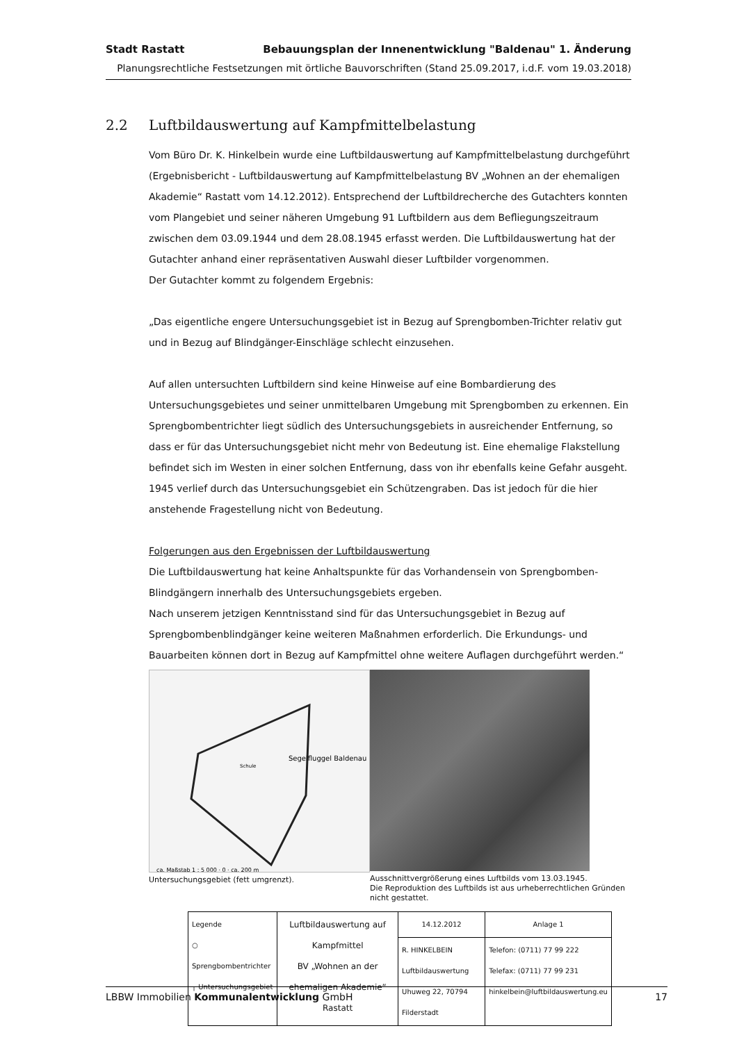Stadt Rastatt Bebauungsplan der Innenentwicklung "Baldenau" 1. Änderung
Planungsrechtliche Festsetzungen mit örtliche Bauvorschriften (Stand 25.09.2017, i.d.F. vom 19.03.2018)
2.2 Luftbildauswertung auf Kampfmittelbelastung
Vom Büro Dr. K. Hinkelbein wurde eine Luftbildauswertung auf Kampfmittelbelastung durchgeführt (Ergebnisbericht - Luftbildauswertung auf Kampfmittelbelastung BV „Wohnen an der ehemaligen Akademie“ Rastatt vom 14.12.2012). Entsprechend der Luftbildrecherche des Gutachters konnten vom Plangebiet und seiner näheren Umgebung 91 Luftbildern aus dem Befliegungszeitraum zwischen dem 03.09.1944 und dem 28.08.1945 erfasst werden. Die Luftbildauswertung hat der Gutachter anhand einer repräsentativen Auswahl dieser Luftbilder vorgenommen.
Der Gutachter kommt zu folgendem Ergebnis:
„Das eigentliche engere Untersuchungsgebiet ist in Bezug auf Sprengbomben-Trichter relativ gut und in Bezug auf Blindgänger-Einschläge schlecht einzusehen.
Auf allen untersuchten Luftbildern sind keine Hinweise auf eine Bombardierung des Untersuchungsgebietes und seiner unmittelbaren Umgebung mit Sprengbomben zu erkennen. Ein Sprengbombentrichter liegt südlich des Untersuchungsgebiets in ausreichender Entfernung, so dass er für das Untersuchungsgebiet nicht mehr von Bedeutung ist. Eine ehemalige Flakstellung befindet sich im Westen in einer solchen Entfernung, dass von ihr ebenfalls keine Gefahr ausgeht. 1945 verlief durch das Untersuchungsgebiet ein Schützengraben. Das ist jedoch für die hier anstehende Fragestellung nicht von Bedeutung.
Folgerungen aus den Ergebnissen der Luftbildauswertung
Die Luftbildauswertung hat keine Anhaltspunkte für das Vorhandensein von Sprengbomben-Blindgängern innerhalb des Untersuchungsgebiets ergeben.
Nach unserem jetzigen Kenntnisstand sind für das Untersuchungsgebiet in Bezug auf Sprengbombenblindgänger keine weiteren Maßnahmen erforderlich. Die Erkundungs- und Bauarbeiten können dort in Bezug auf Kampfmittel ohne weitere Auflagen durchgeführt werden.“
ca. Maßstab 1 : 5 000 · 0 · ca. 200 m
Segelfluggel Baldenau
Schule
Untersuchungsgebiet (fett umgrenzt).
Ausschnittvergrößerung eines Luftbilds vom 13.03.1945.
Die Reproduktion des Luftbilds ist aus urheberrechtlichen Gründen nicht gestattet.
| Legende ○ Sprengbombentrichter ┐ Untersuchungsgebiet | Luftbildauswertung auf Kampfmittel BV „Wohnen an der ehemaligen Akademie“ Rastatt | 14.12.2012 | Anlage 1 |
| | | R. HINKELBEIN Luftbildauswertung Uhuweg 22, 70794 Filderstadt | Telefon: (0711) 77 99 222 Telefax: (0711) 77 99 231 hinkelbein@luftbildauswertung.eu |
LBBW Immobilien Kommunalentwicklung GmbH 17